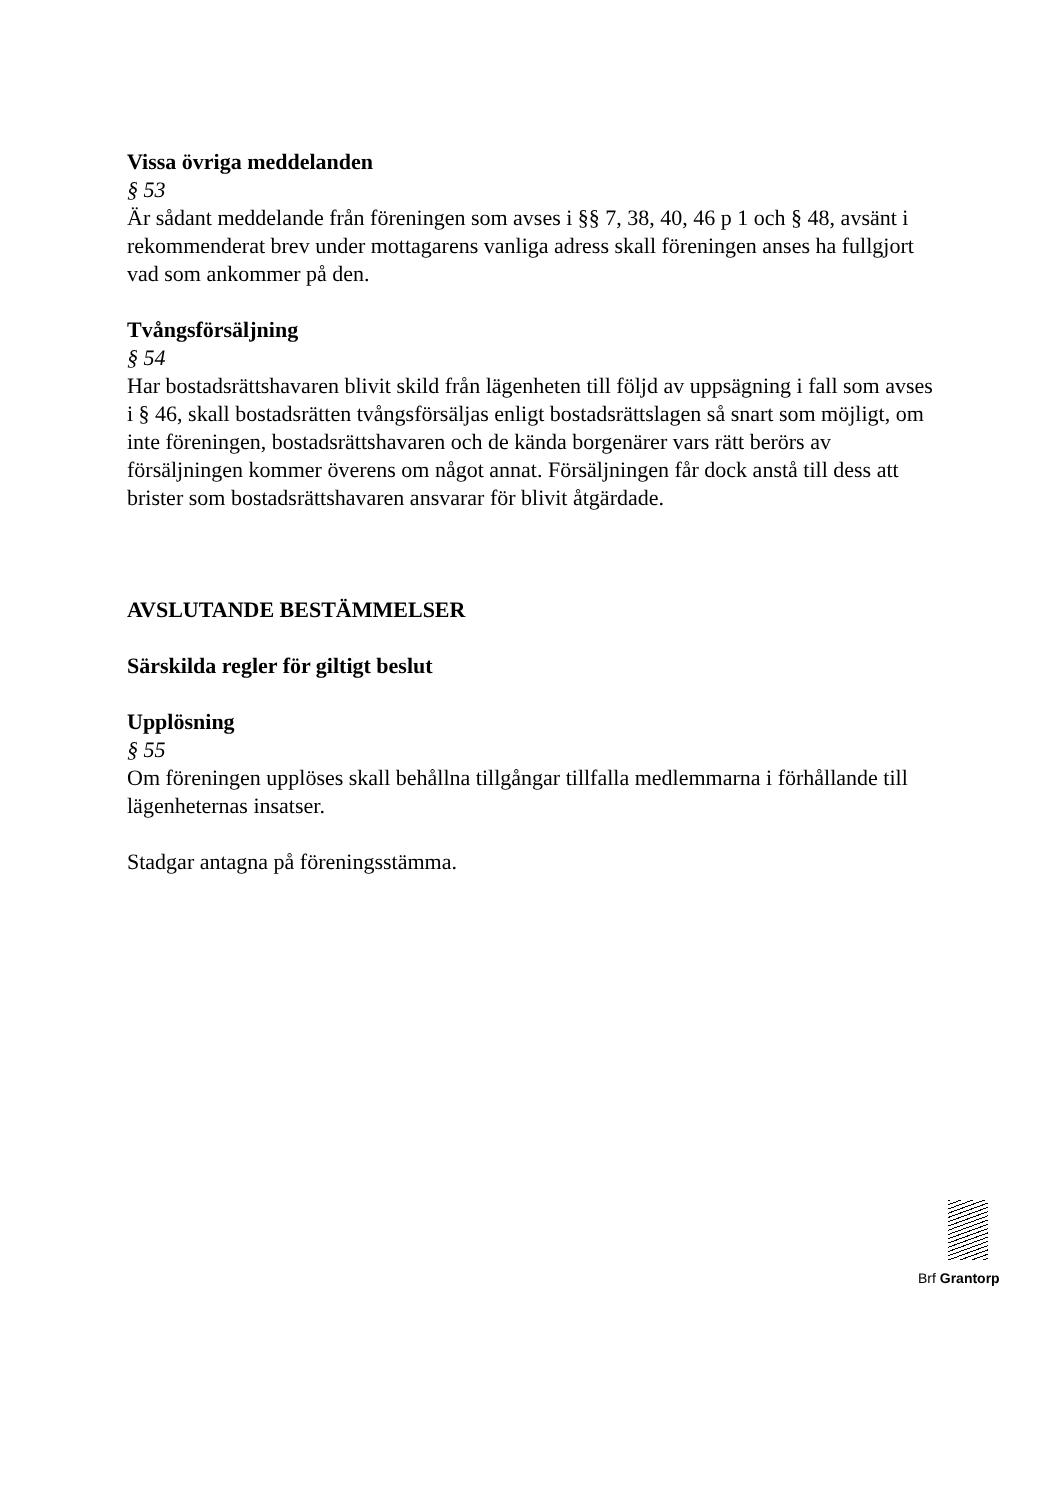Vissa övriga meddelanden
§ 53
Är sådant meddelande från föreningen som avses i §§ 7, 38, 40, 46 p 1 och § 48, avsänt i rekommenderat brev under mottagarens vanliga adress skall föreningen anses ha fullgjort vad som ankommer på den.
Tvångsförsäljning
§ 54
Har bostadsrättshavaren blivit skild från lägenheten till följd av uppsägning i fall som avses i § 46, skall bostadsrätten tvångsförsäljas enligt bostadsrättslagen så snart som möjligt, om inte föreningen, bostadsrättshavaren och de kända borgenärer vars rätt berörs av försäljningen kommer överens om något annat. Försäljningen får dock anstå till dess att brister som bostadsrättshavaren ansvarar för blivit åtgärdade.
AVSLUTANDE BESTÄMMELSER
Särskilda regler för giltigt beslut
Upplösning
§ 55
Om föreningen upplöses skall behållna tillgångar tillfalla medlemmarna i förhållande till lägenheternas insatser.
Stadgar antagna på föreningsstämma.
Brf Grantorp